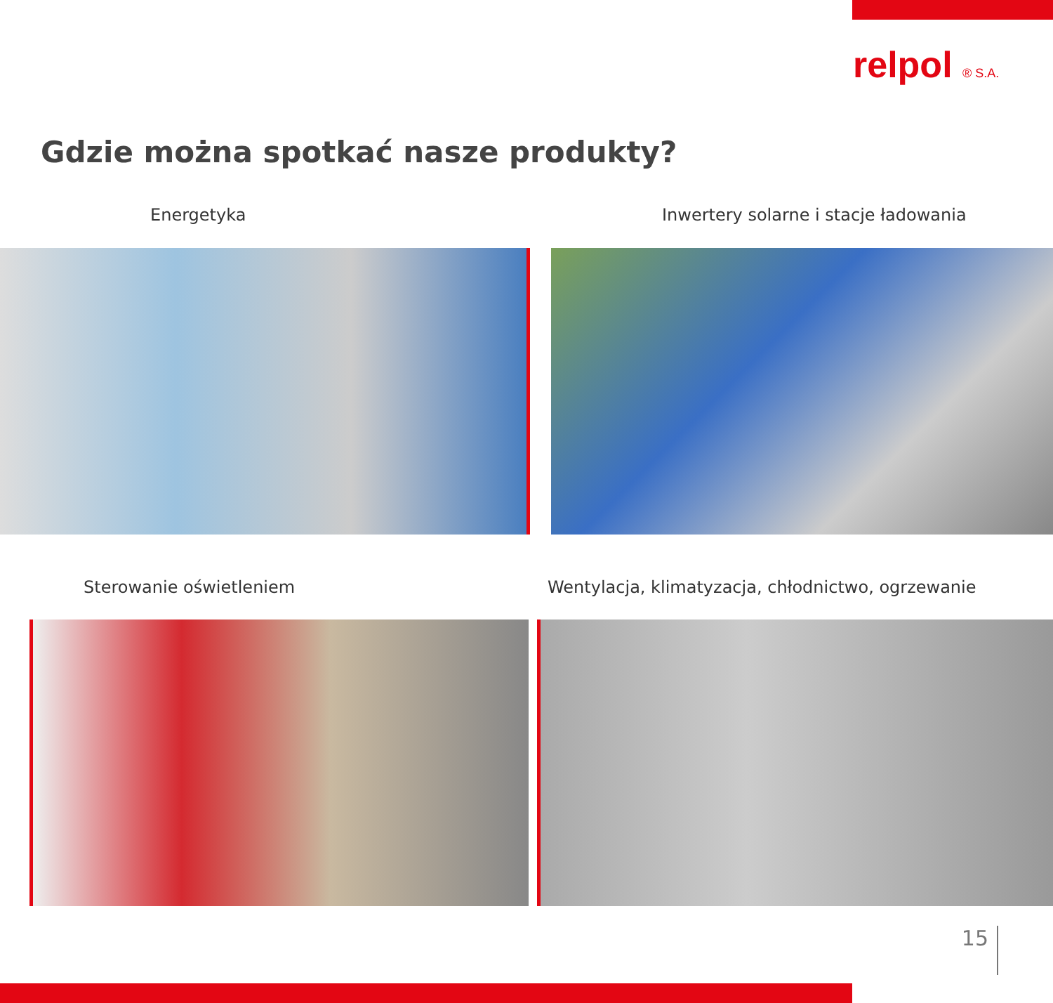relpol ® S.A.
Gdzie można spotkać nasze produkty?
Energetyka
Inwertery solarne i stacje ładowania
Sterowanie oświetleniem
Wentylacja, klimatyzacja, chłodnictwo, ogrzewanie
15